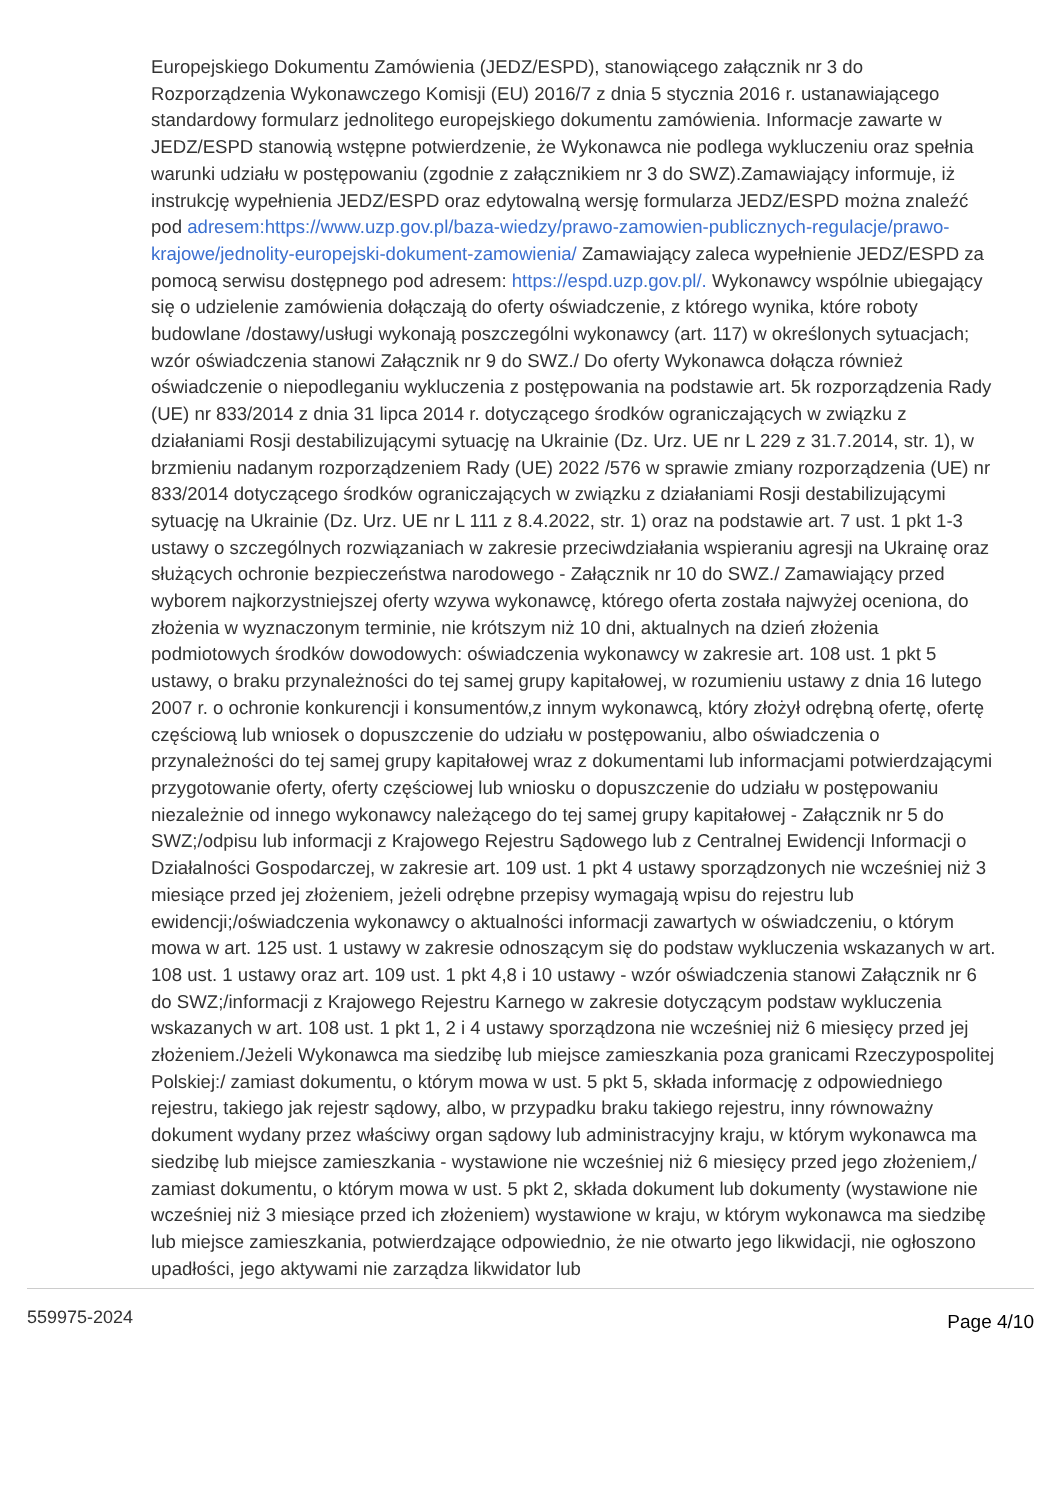Europejskiego Dokumentu Zamówienia (JEDZ/ESPD), stanowiącego załącznik nr 3 do Rozporządzenia Wykonawczego Komisji (EU) 2016/7 z dnia 5 stycznia 2016 r. ustanawiającego standardowy formularz jednolitego europejskiego dokumentu zamówienia. Informacje zawarte w JEDZ/ESPD stanowią wstępne potwierdzenie, że Wykonawca nie podlega wykluczeniu oraz spełnia warunki udziału w postępowaniu (zgodnie z załącznikiem nr 3 do SWZ).Zamawiający informuje, iż instrukcję wypełnienia JEDZ/ESPD oraz edytowalną wersję formularza JEDZ/ESPD można znaleźć pod adresem:https://www.uzp.gov.pl/baza-wiedzy/prawo-zamowien-publicznych-regulacje/prawo-krajowe/jednolity-europejski-dokument-zamowienia/ Zamawiający zaleca wypełnienie JEDZ/ESPD za pomocą serwisu dostępnego pod adresem: https://espd.uzp.gov.pl/. Wykonawcy wspólnie ubiegający się o udzielenie zamówienia dołączają do oferty oświadczenie, z którego wynika, które roboty budowlane /dostawy/usługi wykonają poszczególni wykonawcy (art. 117) w określonych sytuacjach; wzór oświadczenia stanowi Załącznik nr 9 do SWZ./ Do oferty Wykonawca dołącza również oświadczenie o niepodleganiu wykluczenia z postępowania na podstawie art. 5k rozporządzenia Rady (UE) nr 833/2014 z dnia 31 lipca 2014 r. dotyczącego środków ograniczających w związku z działaniami Rosji destabilizującymi sytuację na Ukrainie (Dz. Urz. UE nr L 229 z 31.7.2014, str. 1), w brzmieniu nadanym rozporządzeniem Rady (UE) 2022 /576 w sprawie zmiany rozporządzenia (UE) nr 833/2014 dotyczącego środków ograniczających w związku z działaniami Rosji destabilizującymi sytuację na Ukrainie (Dz. Urz. UE nr L 111 z 8.4.2022, str. 1) oraz na podstawie art. 7 ust. 1 pkt 1-3 ustawy o szczególnych rozwiązaniach w zakresie przeciwdziałania wspieraniu agresji na Ukrainę oraz służących ochronie bezpieczeństwa narodowego - Załącznik nr 10 do SWZ./ Zamawiający przed wyborem najkorzystniejszej oferty wzywa wykonawcę, którego oferta została najwyżej oceniona, do złożenia w wyznaczonym terminie, nie krótszym niż 10 dni, aktualnych na dzień złożenia podmiotowych środków dowodowych: oświadczenia wykonawcy w zakresie art. 108 ust. 1 pkt 5 ustawy, o braku przynależności do tej samej grupy kapitałowej, w rozumieniu ustawy z dnia 16 lutego 2007 r. o ochronie konkurencji i konsumentów,z innym wykonawcą, który złożył odrębną ofertę, ofertę częściową lub wniosek o dopuszczenie do udziału w postępowaniu, albo oświadczenia o przynależności do tej samej grupy kapitałowej wraz z dokumentami lub informacjami potwierdzającymi przygotowanie oferty, oferty częściowej lub wniosku o dopuszczenie do udziału w postępowaniu niezależnie od innego wykonawcy należącego do tej samej grupy kapitałowej - Załącznik nr 5 do SWZ;/odpisu lub informacji z Krajowego Rejestru Sądowego lub z Centralnej Ewidencji Informacji o Działalności Gospodarczej, w zakresie art. 109 ust. 1 pkt 4 ustawy sporządzonych nie wcześniej niż 3 miesiące przed jej złożeniem, jeżeli odrębne przepisy wymagają wpisu do rejestru lub ewidencji;/oświadczenia wykonawcy o aktualności informacji zawartych w oświadczeniu, o którym mowa w art. 125 ust. 1 ustawy w zakresie odnoszącym się do podstaw wykluczenia wskazanych w art. 108 ust. 1 ustawy oraz art. 109 ust. 1 pkt 4,8 i 10 ustawy - wzór oświadczenia stanowi Załącznik nr 6 do SWZ;/informacji z Krajowego Rejestru Karnego w zakresie dotyczącym podstaw wykluczenia wskazanych w art. 108 ust. 1 pkt 1, 2 i 4 ustawy sporządzona nie wcześniej niż 6 miesięcy przed jej złożeniem./Jeżeli Wykonawca ma siedzibę lub miejsce zamieszkania poza granicami Rzeczypospolitej Polskiej:/ zamiast dokumentu, o którym mowa w ust. 5 pkt 5, składa informację z odpowiedniego rejestru, takiego jak rejestr sądowy, albo, w przypadku braku takiego rejestru, inny równoważny dokument wydany przez właściwy organ sądowy lub administracyjny kraju, w którym wykonawca ma siedzibę lub miejsce zamieszkania - wystawione nie wcześniej niż 6 miesięcy przed jego złożeniem,/ zamiast dokumentu, o którym mowa w ust. 5 pkt 2, składa dokument lub dokumenty (wystawione nie wcześniej niż 3 miesiące przed ich złożeniem) wystawione w kraju, w którym wykonawca ma siedzibę lub miejsce zamieszkania, potwierdzające odpowiednio, że nie otwarto jego likwidacji, nie ogłoszono upadłości, jego aktywami nie zarządza likwidator lub
559975-2024 Page 4/10